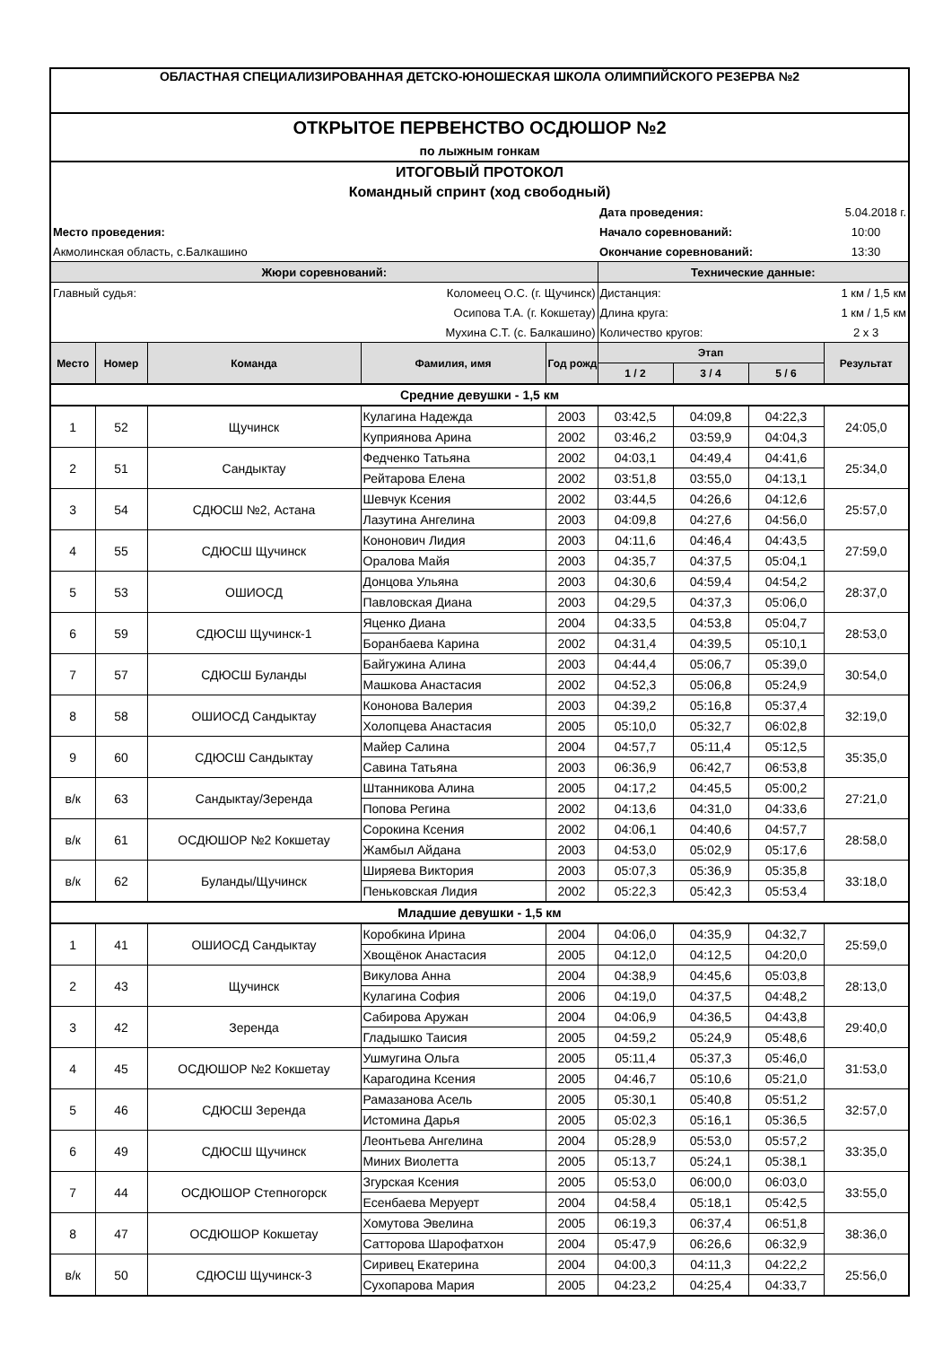| ОБЛАСТНАЯ СПЕЦИАЛИЗИРОВАННАЯ ДЕТСКО-ЮНОШЕСКАЯ ШКОЛА ОЛИМПИЙСКОГО РЕЗЕРВА №2 | | | | | | | | |
| ОТКРЫТОЕ ПЕРВЕНСТВО ОСДЮШОР №2 | | | | | | | | |
| по лыжным гонкам | | | | | | | | |
| ИТОГОВЫЙ ПРОТОКОЛ | | | | | | | | |
| Командный спринт (ход свободный) | | | | | | | | |
| | | | | | Дата проведения: | | | 5.04.2018 г. |
| Место проведения: | | | | | Начало соревнований: | | | 10:00 |
| Акмолинская область, с.Балкашино | | | | | Окончание соревнований: | | | 13:30 |
| Жюри соревнований: | | | | | Технические данные: | | | |
| Главный судья: | | Коломеец О.С. (г. Щучинск) | | | Дистанция: | | | 1 км / 1,5 км |
| Осипова Т.А. (г. Кокшетау) | | | | | Длина круга: | | | 1 км / 1,5 км |
| Мухина С.Т. (с. Балкашино) | | | | | Количество кругов: | | | 2 х 3 |
| Место | Номер | Команда | Фамилия, имя | Год рожд. | Этап | | | Результат |
| | | | | | 1 / 2 | 3 / 4 | 5 / 6 | |
| Средние девушки - 1,5 км | | | | | | | | |
| 1 | 52 | Щучинск | Кулагина Надежда | 2003 | 03:42,5 | 04:09,8 | 04:22,3 | 24:05,0 |
| | | | Куприянова Арина | 2002 | 03:46,2 | 03:59,9 | 04:04,3 | |
| 2 | 51 | Сандыктау | Федченко Татьяна | 2002 | 04:03,1 | 04:49,4 | 04:41,6 | 25:34,0 |
| | | | Рейтарова Елена | 2002 | 03:51,8 | 03:55,0 | 04:13,1 | |
| 3 | 54 | СДЮСШ №2, Астана | Шевчук Ксения | 2002 | 03:44,5 | 04:26,6 | 04:12,6 | 25:57,0 |
| | | | Лазутина Ангелина | 2003 | 04:09,8 | 04:27,6 | 04:56,0 | |
| 4 | 55 | СДЮСШ Щучинск | Кононович Лидия | 2003 | 04:11,6 | 04:46,4 | 04:43,5 | 27:59,0 |
| | | | Оралова Майя | 2003 | 04:35,7 | 04:37,5 | 05:04,1 | |
| 5 | 53 | ОШИОСД | Донцова Ульяна | 2003 | 04:30,6 | 04:59,4 | 04:54,2 | 28:37,0 |
| | | | Павловская Диана | 2003 | 04:29,5 | 04:37,3 | 05:06,0 | |
| 6 | 59 | СДЮСШ Щучинск-1 | Яценко Диана | 2004 | 04:33,5 | 04:53,8 | 05:04,7 | 28:53,0 |
| | | | Боранбаева Карина | 2002 | 04:31,4 | 04:39,5 | 05:10,1 | |
| 7 | 57 | СДЮСШ Буланды | Байгужина Алина | 2003 | 04:44,4 | 05:06,7 | 05:39,0 | 30:54,0 |
| | | | Машкова Анастасия | 2002 | 04:52,3 | 05:06,8 | 05:24,9 | |
| 8 | 58 | ОШИОСД Сандыктау | Кононова Валерия | 2003 | 04:39,2 | 05:16,8 | 05:37,4 | 32:19,0 |
| | | | Холопцева Анастасия | 2005 | 05:10,0 | 05:32,7 | 06:02,8 | |
| 9 | 60 | СДЮСШ Сандыктау | Майер Салина | 2004 | 04:57,7 | 05:11,4 | 05:12,5 | 35:35,0 |
| | | | Савина Татьяна | 2003 | 06:36,9 | 06:42,7 | 06:53,8 | |
| в/к | 63 | Сандыктау/Зеренда | Штанникова Алина | 2005 | 04:17,2 | 04:45,5 | 05:00,2 | 27:21,0 |
| | | | Попова Регина | 2002 | 04:13,6 | 04:31,0 | 04:33,6 | |
| в/к | 61 | ОСДЮШОР №2 Кокшетау | Сорокина Ксения | 2002 | 04:06,1 | 04:40,6 | 04:57,7 | 28:58,0 |
| | | | Жамбыл Айдана | 2003 | 04:53,0 | 05:02,9 | 05:17,6 | |
| в/к | 62 | Буланды/Щучинск | Ширяева Виктория | 2003 | 05:07,3 | 05:36,9 | 05:35,8 | 33:18,0 |
| | | | Пеньковская Лидия | 2002 | 05:22,3 | 05:42,3 | 05:53,4 | |
| Младшие девушки - 1,5 км | | | | | | | | |
| 1 | 41 | ОШИОСД Сандыктау | Коробкина Ирина | 2004 | 04:06,0 | 04:35,9 | 04:32,7 | 25:59,0 |
| | | | Хвощёнок Анастасия | 2005 | 04:12,0 | 04:12,5 | 04:20,0 | |
| 2 | 43 | Щучинск | Викулова Анна | 2004 | 04:38,9 | 04:45,6 | 05:03,8 | 28:13,0 |
| | | | Кулагина София | 2006 | 04:19,0 | 04:37,5 | 04:48,2 | |
| 3 | 42 | Зеренда | Сабирова Аружан | 2004 | 04:06,9 | 04:36,5 | 04:43,8 | 29:40,0 |
| | | | Гладышко Таисия | 2005 | 04:59,2 | 05:24,9 | 05:48,6 | |
| 4 | 45 | ОСДЮШОР №2 Кокшетау | Ушмугина Ольга | 2005 | 05:11,4 | 05:37,3 | 05:46,0 | 31:53,0 |
| | | | Карагодина Ксения | 2005 | 04:46,7 | 05:10,6 | 05:21,0 | |
| 5 | 46 | СДЮСШ Зеренда | Рамазанова Асель | 2005 | 05:30,1 | 05:40,8 | 05:51,2 | 32:57,0 |
| | | | Истомина Дарья | 2005 | 05:02,3 | 05:16,1 | 05:36,5 | |
| 6 | 49 | СДЮСШ Щучинск | Леонтьева Ангелина | 2004 | 05:28,9 | 05:53,0 | 05:57,2 | 33:35,0 |
| | | | Миних Виолетта | 2005 | 05:13,7 | 05:24,1 | 05:38,1 | |
| 7 | 44 | ОСДЮШОР Степногорск | Згурская Ксения | 2005 | 05:53,0 | 06:00,0 | 06:03,0 | 33:55,0 |
| | | | Есенбаева Меруерт | 2004 | 04:58,4 | 05:18,1 | 05:42,5 | |
| 8 | 47 | ОСДЮШОР Кокшетау | Хомутова Эвелина | 2005 | 06:19,3 | 06:37,4 | 06:51,8 | 38:36,0 |
| | | | Сатторова Шарофатхон | 2004 | 05:47,9 | 06:26,6 | 06:32,9 | |
| в/к | 50 | СДЮСШ Щучинск-3 | Сиривец Екатерина | 2004 | 04:00,3 | 04:11,3 | 04:22,2 | 25:56,0 |
| | | | Сухопарова Мария | 2005 | 04:23,2 | 04:25,4 | 04:33,7 | |